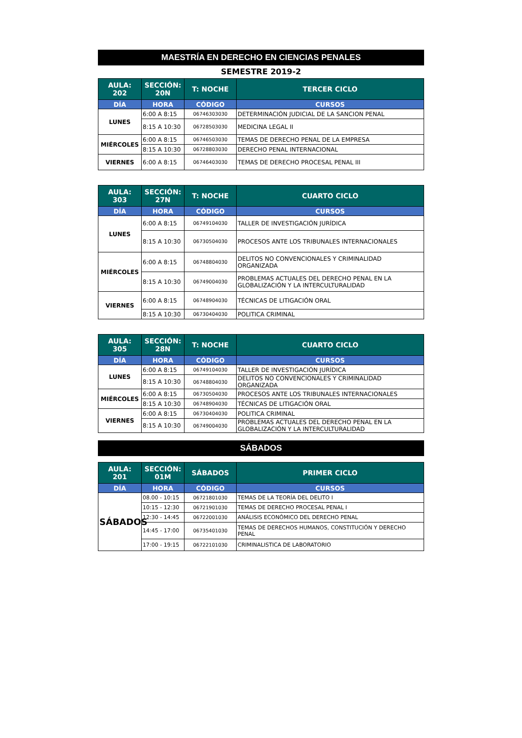MAESTRÍA EN DERECHO EN CIENCIAS PENALES
SEMESTRE 2019-2
| AULA: 202 | SECCIÓN: 20N | T: NOCHE | TERCER CICLO |
| --- | --- | --- | --- |
| DÍA | HORA | CÓDIGO | CURSOS |
| LUNES | 6:00 A 8:15 | 06746303030 | DETERMINACIÓN JUDICIAL DE LA SANCION PENAL |
| | 8:15 A 10:30 | 06728503030 | MEDICINA LEGAL II |
| MIÉRCOLES | 6:00 A 8:15 | 06746503030 | TEMAS DE DERECHO PENAL DE LA EMPRESA |
| | 8:15 A 10:30 | 06728803030 | DERECHO PENAL INTERNACIONAL |
| VIERNES | 6:00 A 8:15 | 06746403030 | TEMAS DE DERECHO PROCESAL PENAL III |
| AULA: 303 | SECCIÓN: 27N | T: NOCHE | CUARTO CICLO |
| --- | --- | --- | --- |
| DÍA | HORA | CÓDIGO | CURSOS |
| LUNES | 6:00 A 8:15 | 06749104030 | TALLER DE INVESTIGACIÓN JURÍDICA |
| | 8:15 A 10:30 | 06730504030 | PROCESOS ANTE LOS TRIBUNALES INTERNACIONALES |
| MIÉRCOLES | 6:00 A 8:15 | 06748804030 | DELITOS NO CONVENCIONALES Y CRIMINALIDAD ORGANIZADA |
| | 8:15 A 10:30 | 06749004030 | PROBLEMAS ACTUALES DEL DERECHO PENAL EN LA GLOBALIZACIÓN Y LA INTERCULTURALIDAD |
| VIERNES | 6:00 A 8:15 | 06748904030 | TÉCNICAS DE LITIGACIÓN ORAL |
| | 8:15 A 10:30 | 06730404030 | POLITICA CRIMINAL |
| AULA: 305 | SECCIÓN: 28N | T: NOCHE | CUARTO CICLO |
| --- | --- | --- | --- |
| DÍA | HORA | CÓDIGO | CURSOS |
| LUNES | 6:00 A 8:15 | 06749104030 | TALLER DE INVESTIGACIÓN JURÍDICA |
| | 8:15 A 10:30 | 06748804030 | DELITOS NO CONVENCIONALES Y CRIMINALIDAD ORGANIZADA |
| MIÉRCOLES | 6:00 A 8:15 | 06730504030 | PROCESOS ANTE LOS TRIBUNALES INTERNACIONALES |
| | 8:15 A 10:30 | 06748904030 | TÉCNICAS DE LITIGACIÓN ORAL |
| VIERNES | 6:00 A 8:15 | 06730404030 | POLITICA CRIMINAL |
| | 8:15 A 10:30 | 06749004030 | PROBLEMAS ACTUALES DEL DERECHO PENAL EN LA GLOBALIZACIÓN Y LA INTERCULTURALIDAD |
SÁBADOS
| AULA: 201 | SECCIÓN: 01M | SÁBADOS | PRIMER CICLO |
| --- | --- | --- | --- |
| DÍA | HORA | CÓDIGO | CURSOS |
| SÁBADOS | 08.00 - 10:15 | 06721801030 | TEMAS DE LA TEORÍA DEL DELITO I |
| | 10:15 - 12:30 | 06721901030 | TEMAS DE DERECHO PROCESAL PENAL I |
| | 12:30 - 14:45 | 06722001030 | ANÁLISIS ECONÓMICO DEL DERECHO PENAL |
| | 14:45 - 17:00 | 06735401030 | TEMAS DE DERECHOS HUMANOS, CONSTITUCIÓN Y DERECHO PENAL |
| | 17:00 - 19:15 | 06722101030 | CRIMINALISTICA DE LABORATORIO |